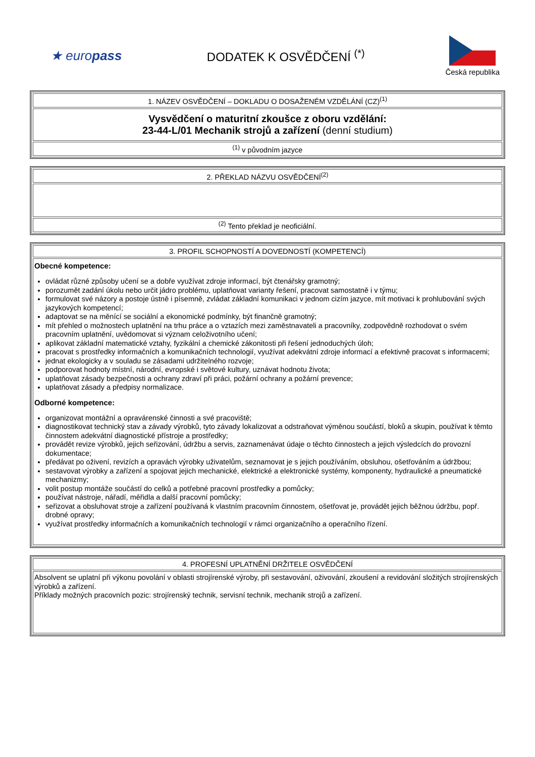★ europass
DODATEK K OSVĚDČENÍ <sup>(*)</sup>
Česká republika
| 1. NÁZEV OSVĚDČENÍ – DOKLADU O DOSAŽENÉM VZDĚLÁNÍ (CZ)<sup>(1)</sup> |
| Vysvědčení o maturitní zkoušce z oboru vzdělání: 23-44-L/01 Mechanik strojů a zařízení (denní studium) |
| <sup>(1)</sup> v původním jazyce |
| 2. PŘEKLAD NÁZVU OSVĚDČENÍ<sup>(2)</sup> |
| <sup>(2)</sup> Tento překlad je neoficiální. |
| 3. PROFIL SCHOPNOSTÍ A DOVEDNOSTÍ (KOMPETENCÍ) |
| Obecné kompetence: ovládat různé způsoby učení se a dobře využívat zdroje informací, být čtenářsky gramotný; porozumět zadání úkolu nebo určit jádro problému, uplatňovat varianty řešení, pracovat samostatně i v týmu; formulovat své názory a postoje ústně i písemně, zvládat základní komunikaci v jednom cizím jazyce, mít motivaci k prohlubování svých jazykových kompetencí; adaptovat se na měnící se sociální a ekonomické podmínky, být finančně gramotný; mít přehled o možnostech uplatnění na trhu práce a o vztazích mezi zaměstnavateli a pracovníky, zodpovědně rozhodovat o svém pracovním uplatnění, uvědomovat si význam celoživotního učení; aplikovat základní matematické vztahy, fyzikální a chemické zákonitosti při řešení jednoduchých úloh; pracovat s prostředky informačních a komunikačních technologií, využívat adekvátní zdroje informací a efektivně pracovat s informacemi; jednat ekologicky a v souladu se zásadami udržitelného rozvoje; podporovat hodnoty místní, národní, evropské i světové kultury, uznávat hodnotu života; uplatňovat zásady bezpečnosti a ochrany zdraví při práci, požární ochrany a požární prevence; uplatňovat zásady a předpisy normalizace. Odborné kompetence: organizovat montážní a opravárenské činnosti a své pracoviště; diagnostikovat technický stav a závady výrobků, tyto závady lokalizovat a odstraňovat výměnou součástí, bloků a skupin, používat k těmto činnostem adekvátní diagnostické přístroje a prostředky; provádět revize výrobků, jejich seřizování, údržbu a servis, zaznamenávat údaje o těchto činnostech a jejich výsledcích do provozní dokumentace; předávat po oživení, revizích a opravách výrobky uživatelům, seznamovat je s jejich používáním, obsluhou, ošetřováním a údržbou; sestavovat výrobky a zařízení a spojovat jejich mechanické, elektrické a elektronické systémy, komponenty, hydraulické a pneumatické mechanizmy; volit postup montáže součástí do celků a potřebné pracovní prostředky a pomůcky; používat nástroje, nářadí, měřidla a další pracovní pomůcky; seřizovat a obsluhovat stroje a zařízení používaná k vlastním pracovním činnostem, ošetřovat je, provádět jejich běžnou údržbu, popř. drobné opravy; využívat prostředky informačních a komunikačních technologií v rámci organizačního a operačního řízení. |
| 4. PROFESNÍ UPLATNĚNÍ DRŽITELE OSVĚDČENÍ |
| Absolvent se uplatní při výkonu povolání v oblasti strojírenské výroby, při sestavování, oživování, zkoušení a revidování složitých strojírenských výrobků a zařízení. Příklady možných pracovních pozic: strojírenský technik, servisní technik, mechanik strojů a zařízení. |